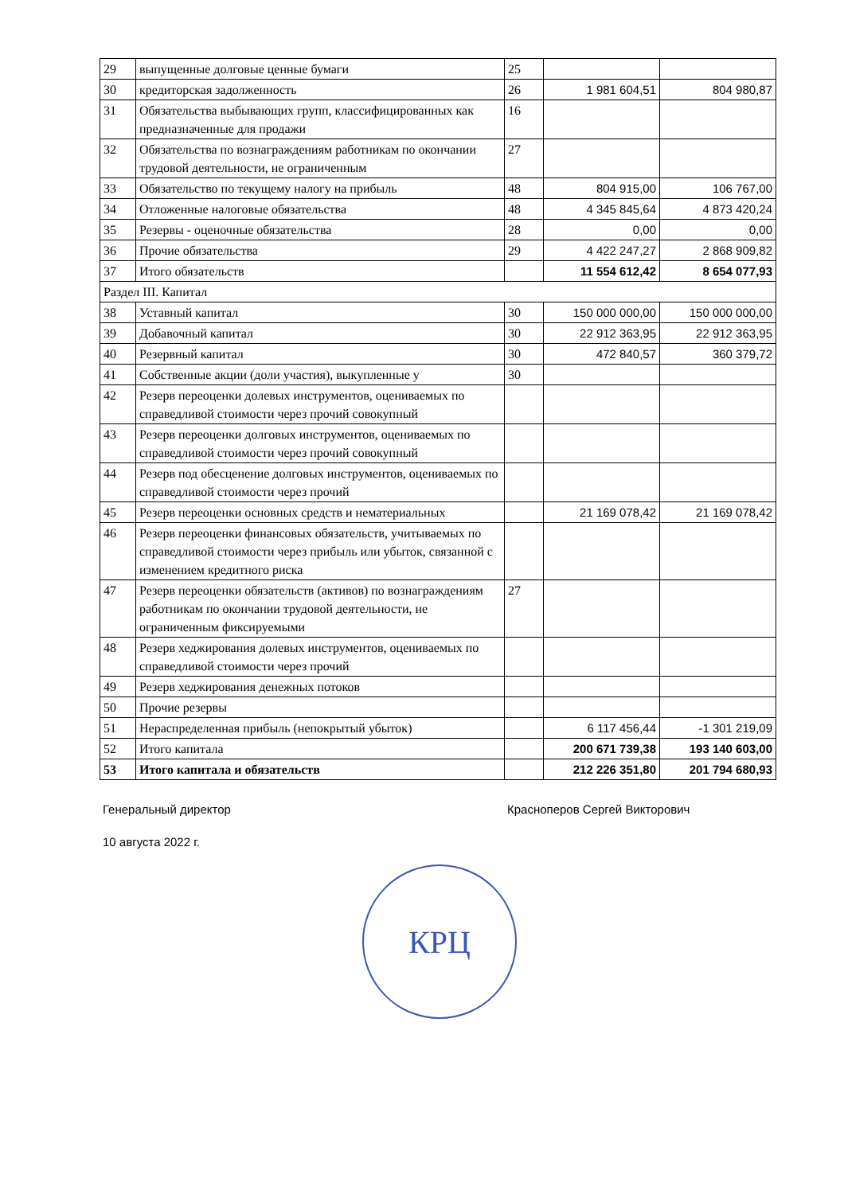| 29 | выпущенные долговые ценные бумаги | 25 | | |
| 30 | кредиторская задолженность | 26 | 1 981 604,51 | 804 980,87 |
| 31 | Обязательства выбывающих групп, классифицированных как предназначенные для продажи | 16 | | |
| 32 | Обязательства по вознаграждениям работникам по окончании трудовой деятельности, не ограниченным | 27 | | |
| 33 | Обязательство по текущему налогу на прибыль | 48 | 804 915,00 | 106 767,00 |
| 34 | Отложенные налоговые обязательства | 48 | 4 345 845,64 | 4 873 420,24 |
| 35 | Резервы - оценочные обязательства | 28 | 0,00 | 0,00 |
| 36 | Прочие обязательства | 29 | 4 422 247,27 | 2 868 909,82 |
| 37 | Итого обязательств | | 11 554 612,42 | 8 654 077,93 |
| Раздел III. Капитал | | | | |
| 38 | Уставный капитал | 30 | 150 000 000,00 | 150 000 000,00 |
| 39 | Добавочный капитал | 30 | 22 912 363,95 | 22 912 363,95 |
| 40 | Резервный капитал | 30 | 472 840,57 | 360 379,72 |
| 41 | Собственные акции (доли участия), выкупленные у | 30 | | |
| 42 | Резерв переоценки долевых инструментов, оцениваемых по справедливой стоимости через прочий совокупный | | | |
| 43 | Резерв переоценки долговых инструментов, оцениваемых по справедливой стоимости через прочий совокупный | | | |
| 44 | Резерв под обесценение долговых инструментов, оцениваемых по справедливой стоимости через прочий | | | |
| 45 | Резерв переоценки основных средств и нематериальных | | 21 169 078,42 | 21 169 078,42 |
| 46 | Резерв переоценки финансовых обязательств, учитываемых по справедливой стоимости через прибыль или убыток, связанной с изменением кредитного риска | | | |
| 47 | Резерв переоценки обязательств (активов) по вознаграждениям работникам по окончании трудовой деятельности, не ограниченным фиксируемыми | 27 | | |
| 48 | Резерв хеджирования долевых инструментов, оцениваемых по справедливой стоимости через прочий | | | |
| 49 | Резерв хеджирования денежных потоков | | | |
| 50 | Прочие резервы | | | |
| 51 | Нераспределенная прибыль (непокрытый убыток) | | 6 117 456,44 | -1 301 219,09 |
| 52 | Итого капитала | | 200 671 739,38 | 193 140 603,00 |
| 53 | Итого капитала и обязательств | | 212 226 351,80 | 201 794 680,93 |
Генеральный директор Красноперов Сергей Викторович
10 августа 2022 г.
КРЦ